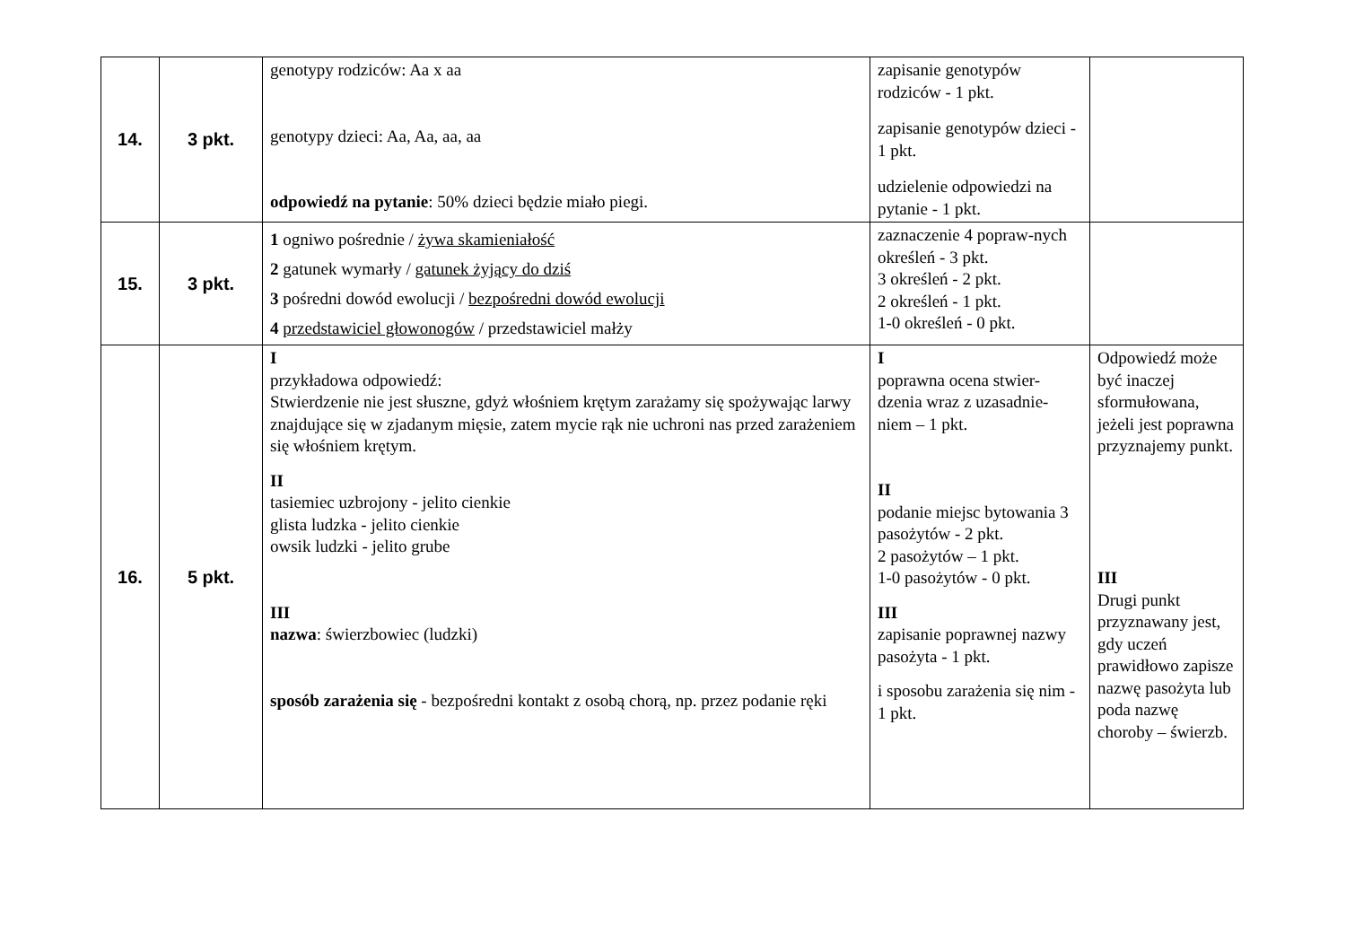| 14. | 3 pkt. | genotypy rodziców: Aa x aa genotypy dzieci: Aa, Aa, aa, aa odpowiedź na pytanie : 50% dzieci będzie miało piegi. | zapisanie genotypów rodziców - 1 pkt. zapisanie genotypów dzieci - 1 pkt. udzielenie odpowiedzi na pytanie - 1 pkt. | |
| 15. | 3 pkt. | 1 ogniwo pośrednie / żywa skamieniałość 2 gatunek wymarły / gatunek żyjący do dziś 3 pośredni dowód ewolucji / bezpośredni dowód ewolucji 4 przedstawiciel głowonogów / przedstawiciel małży | zaznaczenie 4 popraw-nych określeń - 3 pkt. 3 określeń - 2 pkt. 2 określeń - 1 pkt. 1-0 określeń - 0 pkt. | |
| 16. | 5 pkt. | I przykładowa odpowiedź: Stwierdzenie nie jest słuszne, gdyż włośniem krętym zarażamy się spożywając larwy znajdujące się w zjadanym mięsie, zatem mycie rąk nie uchroni nas przed zarażeniem się włośniem krętym. II tasiemiec uzbrojony - jelito cienkie glista ludzka - jelito cienkie owsik ludzki - jelito grube III nazwa : świerzbowiec (ludzki) sposób zarażenia się - bezpośredni kontakt z osobą chorą, np. przez podanie ręki | I poprawna ocena stwier-dzenia wraz z uzasadnie-niem – 1 pkt. II podanie miejsc bytowania 3 pasożytów - 2 pkt. 2 pasożytów – 1 pkt. 1-0 pasożytów - 0 pkt. III zapisanie poprawnej nazwy pasożyta - 1 pkt. i sposobu zarażenia się nim - 1 pkt. | Odpowiedź może być inaczej sformułowana, jeżeli jest poprawna przyznajemy punkt. III Drugi punkt przyznawany jest, gdy uczeń prawidłowo zapisze nazwę pasożyta lub poda nazwę choroby – świerzb. |